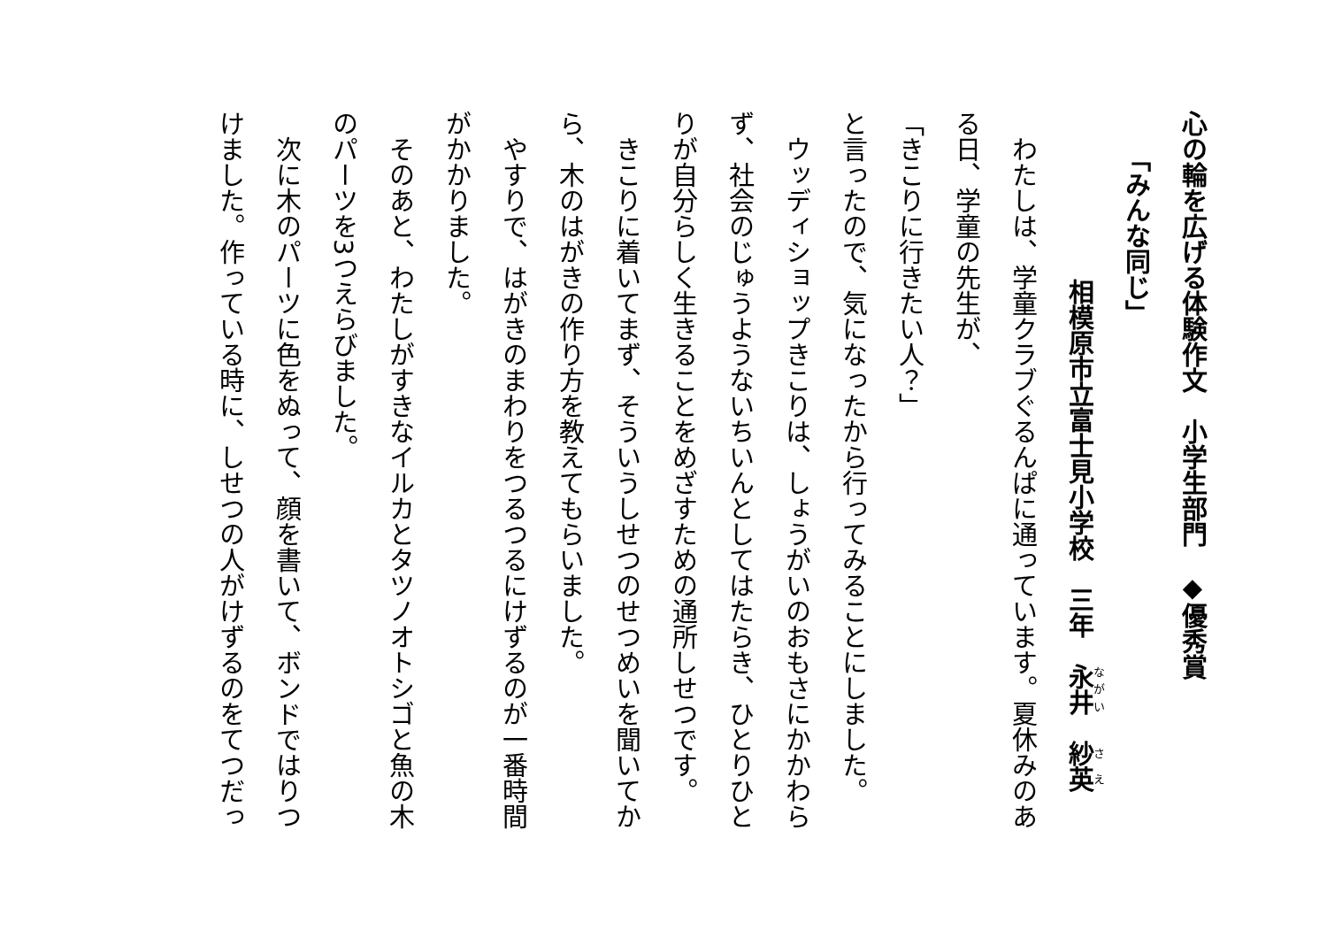心の輪を広げる体験作文　小学生部門　◆優秀賞
「みんな同じ」
相模原市立富士見小学校　三年　永井　紗英
　わたしは、学童クラブぐるんぱに通っています。夏休みのある日、学童の先生が、
「きこりに行きたい人？」
と言ったので、気になったから行ってみることにしました。
　ウッディショップきこりは、しょうがいのおもさにかかわらず、社会のじゅうようないちいんとしてはたらき、ひとりひとりが自分らしく生きることをめざすための通所しせつです。
　きこりに着いてまず、そういうしせつのせつめいを聞いてから、木のはがきの作り方を教えてもらいました。
　やすりで、はがきのまわりをつるつるにけずるのが一番時間がかかりました。
　そのあと、わたしがすきなイルカとタツノオトシゴと魚の木のパーツを3つえらびました。
　次に木のパーツに色をぬって、顔を書いて、ボンドではりつけました。作っている時に、しせつの人がけずるのをてつだっ